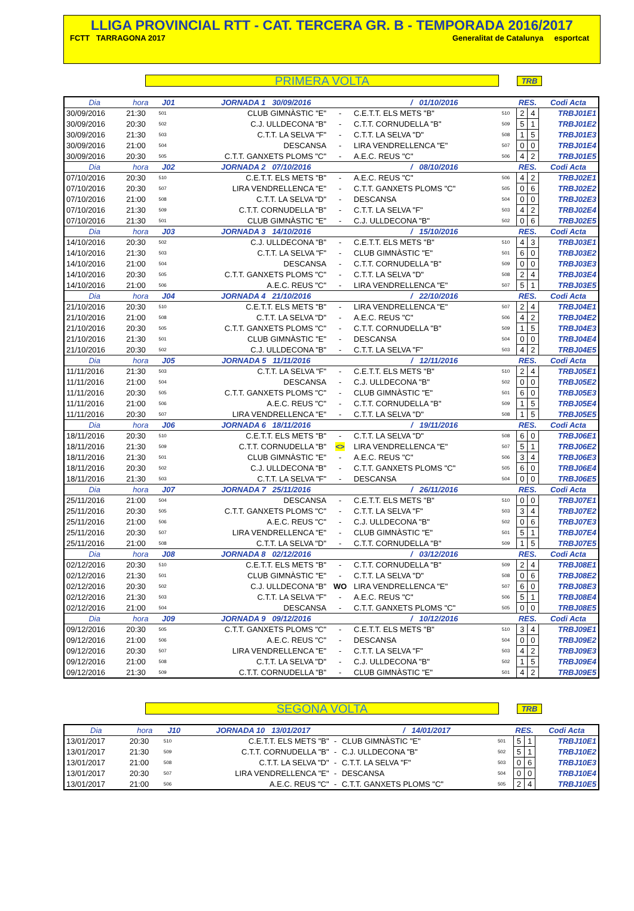LLIGA PROVINCIAL RTT - CAT. TERCERA GR. B - TEMPORADA 2016/2017
FCTT TARRAGONA 2017 Generalitat de Catalunya esportcat
PRIMERA VOLTA
TRB
| Dia | hora | J01 | JORNADA 1 30/09/2016 | | / 01/10/2016 | | RES. | | Codi Acta |
| --- | --- | --- | --- | --- | --- | --- | --- | --- | --- |
| 30/09/2016 | 21:30 | 501 | CLUB GIMNÀSTIC "E" | - | C.E.T.T. ELS METS "B" | 510 | 2 | 4 | TRBJ01E1 |
| 30/09/2016 | 20:30 | 502 | C.J. ULLDECONA "B" | - | C.T.T. CORNUDELLA "B" | 509 | 5 | 1 | TRBJ01E2 |
| 30/09/2016 | 21:30 | 503 | C.T.T. LA SELVA "F" | - | C.T.T. LA SELVA "D" | 508 | 1 | 5 | TRBJ01E3 |
| 30/09/2016 | 21:00 | 504 | DESCANSA | - | LIRA VENDRELLENCA "E" | 507 | 0 | 0 | TRBJ01E4 |
| 30/09/2016 | 20:30 | 505 | C.T.T. GANXETS PLOMS "C" | - | A.E.C. REUS "C" | 506 | 4 | 2 | TRBJ01E5 |
| Dia | hora | J02 | JORNADA 2 07/10/2016 | | / 08/10/2016 | | RES. | | Codi Acta |
| 07/10/2016 | 20:30 | 510 | C.E.T.T. ELS METS "B" | - | A.E.C. REUS "C" | 506 | 4 | 2 | TRBJ02E1 |
| 07/10/2016 | 20:30 | 507 | LIRA VENDRELLENCA "E" | - | C.T.T. GANXETS PLOMS "C" | 505 | 0 | 6 | TRBJ02E2 |
| 07/10/2016 | 21:00 | 508 | C.T.T. LA SELVA "D" | - | DESCANSA | 504 | 0 | 0 | TRBJ02E3 |
| 07/10/2016 | 21:30 | 509 | C.T.T. CORNUDELLA "B" | - | C.T.T. LA SELVA "F" | 503 | 4 | 2 | TRBJ02E4 |
| 07/10/2016 | 21:30 | 501 | CLUB GIMNÀSTIC "E" | - | C.J. ULLDECONA "B" | 502 | 0 | 6 | TRBJ02E5 |
| Dia | hora | J03 | JORNADA 3 14/10/2016 | | / 15/10/2016 | | RES. | | Codi Acta |
| 14/10/2016 | 20:30 | 502 | C.J. ULLDECONA "B" | - | C.E.T.T. ELS METS "B" | 510 | 4 | 3 | TRBJ03E1 |
| 14/10/2016 | 21:30 | 503 | C.T.T. LA SELVA "F" | - | CLUB GIMNÀSTIC "E" | 501 | 6 | 0 | TRBJ03E2 |
| 14/10/2016 | 21:00 | 504 | DESCANSA | - | C.T.T. CORNUDELLA "B" | 509 | 0 | 0 | TRBJ03E3 |
| 14/10/2016 | 20:30 | 505 | C.T.T. GANXETS PLOMS "C" | - | C.T.T. LA SELVA "D" | 508 | 2 | 4 | TRBJ03E4 |
| 14/10/2016 | 21:00 | 506 | A.E.C. REUS "C" | - | LIRA VENDRELLENCA "E" | 507 | 5 | 1 | TRBJ03E5 |
| Dia | hora | J04 | JORNADA 4 21/10/2016 | | / 22/10/2016 | | RES. | | Codi Acta |
| 21/10/2016 | 20:30 | 510 | C.E.T.T. ELS METS "B" | - | LIRA VENDRELLENCA "E" | 507 | 2 | 4 | TRBJ04E1 |
| 21/10/2016 | 21:00 | 508 | C.T.T. LA SELVA "D" | - | A.E.C. REUS "C" | 506 | 4 | 2 | TRBJ04E2 |
| 21/10/2016 | 20:30 | 505 | C.T.T. GANXETS PLOMS "C" | - | C.T.T. CORNUDELLA "B" | 509 | 1 | 5 | TRBJ04E3 |
| 21/10/2016 | 21:30 | 501 | CLUB GIMNÀSTIC "E" | - | DESCANSA | 504 | 0 | 0 | TRBJ04E4 |
| 21/10/2016 | 20:30 | 502 | C.J. ULLDECONA "B" | - | C.T.T. LA SELVA "F" | 503 | 4 | 2 | TRBJ04E5 |
| Dia | hora | J05 | JORNADA 5 11/11/2016 | | / 12/11/2016 | | RES. | | Codi Acta |
| 11/11/2016 | 21:30 | 503 | C.T.T. LA SELVA "F" | - | C.E.T.T. ELS METS "B" | 510 | 2 | 4 | TRBJ05E1 |
| 11/11/2016 | 21:00 | 504 | DESCANSA | - | C.J. ULLDECONA "B" | 502 | 0 | 0 | TRBJ05E2 |
| 11/11/2016 | 20:30 | 505 | C.T.T. GANXETS PLOMS "C" | - | CLUB GIMNÀSTIC "E" | 501 | 6 | 0 | TRBJ05E3 |
| 11/11/2016 | 21:00 | 506 | A.E.C. REUS "C" | - | C.T.T. CORNUDELLA "B" | 509 | 1 | 5 | TRBJ05E4 |
| 11/11/2016 | 20:30 | 507 | LIRA VENDRELLENCA "E" | - | C.T.T. LA SELVA "D" | 508 | 1 | 5 | TRBJ05E5 |
| Dia | hora | J06 | JORNADA 6 18/11/2016 | | / 19/11/2016 | | RES. | | Codi Acta |
| 18/11/2016 | 20:30 | 510 | C.E.T.T. ELS METS "B" | - | C.T.T. LA SELVA "D" | 508 | 6 | 0 | TRBJ06E1 |
| 18/11/2016 | 21:30 | 509 | C.T.T. CORNUDELLA "B" | <> | LIRA VENDRELLENCA "E" | 507 | 5 | 1 | TRBJ06E2 |
| 18/11/2016 | 21:30 | 501 | CLUB GIMNÀSTIC "E" | - | A.E.C. REUS "C" | 506 | 3 | 4 | TRBJ06E3 |
| 18/11/2016 | 20:30 | 502 | C.J. ULLDECONA "B" | - | C.T.T. GANXETS PLOMS "C" | 505 | 6 | 0 | TRBJ06E4 |
| 18/11/2016 | 21:30 | 503 | C.T.T. LA SELVA "F" | - | DESCANSA | 504 | 0 | 0 | TRBJ06E5 |
| Dia | hora | J07 | JORNADA 7 25/11/2016 | | / 26/11/2016 | | RES. | | Codi Acta |
| 25/11/2016 | 21:00 | 504 | DESCANSA | - | C.E.T.T. ELS METS "B" | 510 | 0 | 0 | TRBJ07E1 |
| 25/11/2016 | 20:30 | 505 | C.T.T. GANXETS PLOMS "C" | - | C.T.T. LA SELVA "F" | 503 | 3 | 4 | TRBJ07E2 |
| 25/11/2016 | 21:00 | 506 | A.E.C. REUS "C" | - | C.J. ULLDECONA "B" | 502 | 0 | 6 | TRBJ07E3 |
| 25/11/2016 | 20:30 | 507 | LIRA VENDRELLENCA "E" | - | CLUB GIMNÀSTIC "E" | 501 | 5 | 1 | TRBJ07E4 |
| 25/11/2016 | 21:00 | 508 | C.T.T. LA SELVA "D" | - | C.T.T. CORNUDELLA "B" | 509 | 1 | 5 | TRBJ07E5 |
| Dia | hora | J08 | JORNADA 8 02/12/2016 | | / 03/12/2016 | | RES. | | Codi Acta |
| 02/12/2016 | 20:30 | 510 | C.E.T.T. ELS METS "B" | - | C.T.T. CORNUDELLA "B" | 509 | 2 | 4 | TRBJ08E1 |
| 02/12/2016 | 21:30 | 501 | CLUB GIMNÀSTIC "E" | - | C.T.T. LA SELVA "D" | 508 | 0 | 6 | TRBJ08E2 |
| 02/12/2016 | 20:30 | 502 | C.J. ULLDECONA "B" | WO | LIRA VENDRELLENCA "E" | 507 | 6 | 0 | TRBJ08E3 |
| 02/12/2016 | 21:30 | 503 | C.T.T. LA SELVA "F" | - | A.E.C. REUS "C" | 506 | 5 | 1 | TRBJ08E4 |
| 02/12/2016 | 21:00 | 504 | DESCANSA | - | C.T.T. GANXETS PLOMS "C" | 505 | 0 | 0 | TRBJ08E5 |
| Dia | hora | J09 | JORNADA 9 09/12/2016 | | / 10/12/2016 | | RES. | | Codi Acta |
| 09/12/2016 | 20:30 | 505 | C.T.T. GANXETS PLOMS "C" | - | C.E.T.T. ELS METS "B" | 510 | 3 | 4 | TRBJ09E1 |
| 09/12/2016 | 21:00 | 506 | A.E.C. REUS "C" | - | DESCANSA | 504 | 0 | 0 | TRBJ09E2 |
| 09/12/2016 | 20:30 | 507 | LIRA VENDRELLENCA "E" | - | C.T.T. LA SELVA "F" | 503 | 4 | 2 | TRBJ09E3 |
| 09/12/2016 | 21:00 | 508 | C.T.T. LA SELVA "D" | - | C.J. ULLDECONA "B" | 502 | 1 | 5 | TRBJ09E4 |
| 09/12/2016 | 21:30 | 509 | C.T.T. CORNUDELLA "B" | - | CLUB GIMNÀSTIC "E" | 501 | 4 | 2 | TRBJ09E5 |
SEGONA VOLTA
TRB
| Dia | hora | J10 | JORNADA 10 13/01/2017 | | / 14/01/2017 | | RES. | | Codi Acta |
| --- | --- | --- | --- | --- | --- | --- | --- | --- | --- |
| 13/01/2017 | 20:30 | 510 | C.E.T.T. ELS METS "B" | - | CLUB GIMNÀSTIC "E" | 501 | 5 | 1 | TRBJ10E1 |
| 13/01/2017 | 21:30 | 509 | C.T.T. CORNUDELLA "B" | - | C.J. ULLDECONA "B" | 502 | 5 | 1 | TRBJ10E2 |
| 13/01/2017 | 21:00 | 508 | C.T.T. LA SELVA "D" | - | C.T.T. LA SELVA "F" | 503 | 0 | 6 | TRBJ10E3 |
| 13/01/2017 | 20:30 | 507 | LIRA VENDRELLENCA "E" | - | DESCANSA | 504 | 0 | 0 | TRBJ10E4 |
| 13/01/2017 | 21:00 | 506 | A.E.C. REUS "C" | - | C.T.T. GANXETS PLOMS "C" | 505 | 2 | 4 | TRBJ10E5 |